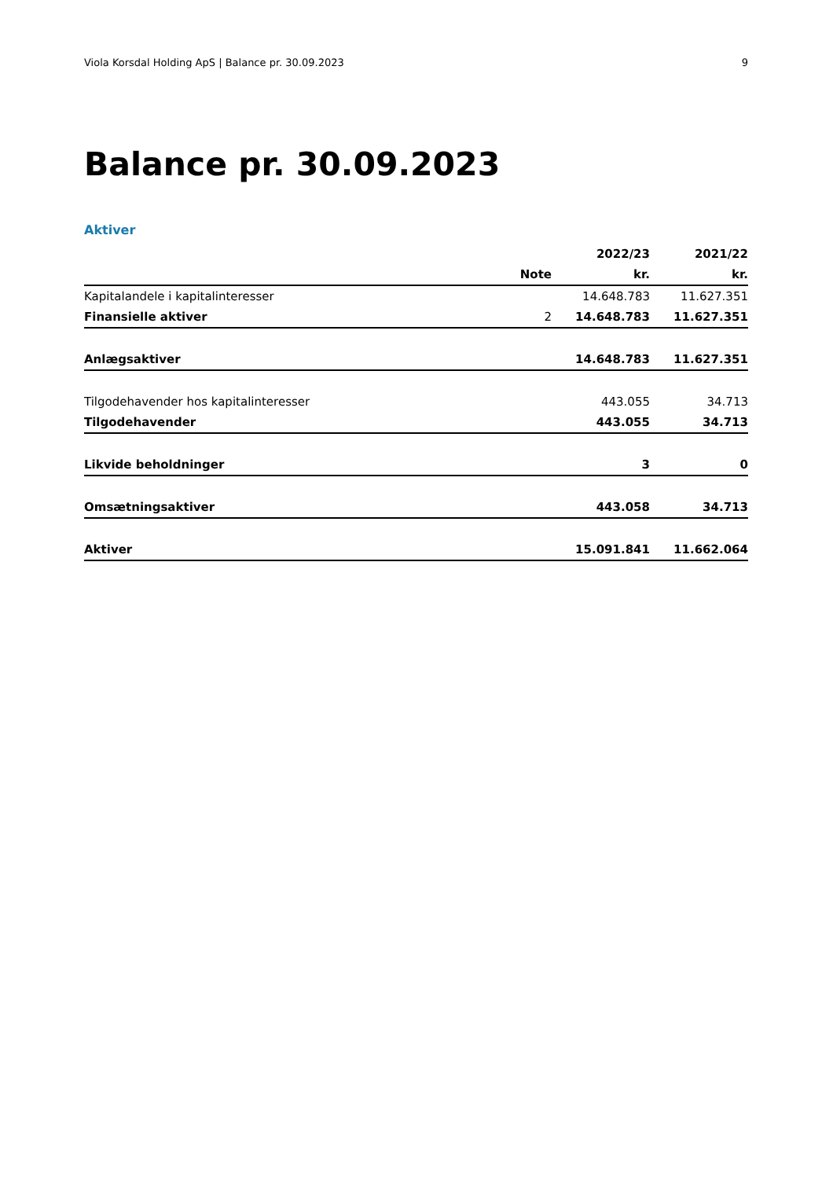Viola Korsdal Holding ApS | Balance pr. 30.09.2023 9
Balance pr. 30.09.2023
Aktiver
| | | 2022/23 | 2021/22 |
| --- | --- | --- | --- |
| | Note | kr. | kr. |
| Kapitalandele i kapitalinteresser | | 14.648.783 | 11.627.351 |
| Finansielle aktiver | 2 | 14.648.783 | 11.627.351 |
| Anlægsaktiver | | 14.648.783 | 11.627.351 |
| Tilgodehavender hos kapitalinteresser | | 443.055 | 34.713 |
| Tilgodehavender | | 443.055 | 34.713 |
| Likvide beholdninger | | 3 | 0 |
| Omsætningsaktiver | | 443.058 | 34.713 |
| Aktiver | | 15.091.841 | 11.662.064 |